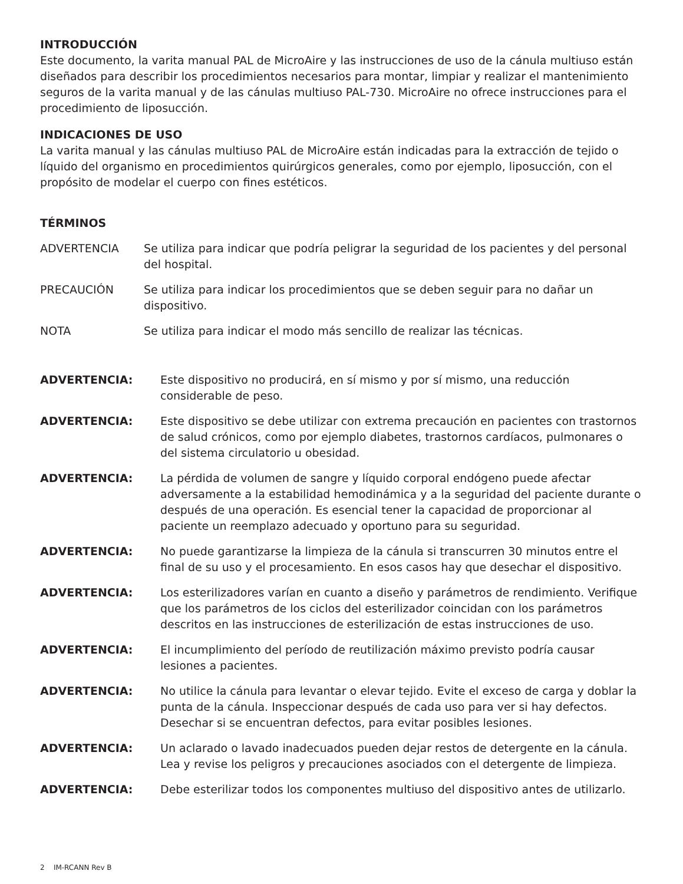INTRODUCCIÓN
Este documento, la varita manual PAL de MicroAire y las instrucciones de uso de la cánula multiuso están diseñados para describir los procedimientos necesarios para montar, limpiar y realizar el mantenimiento seguros de la varita manual y de las cánulas multiuso PAL-730. MicroAire no ofrece instrucciones para el procedimiento de liposucción.
INDICACIONES DE USO
La varita manual y las cánulas multiuso PAL de MicroAire están indicadas para la extracción de tejido o líquido del organismo en procedimientos quirúrgicos generales, como por ejemplo, liposucción, con el propósito de modelar el cuerpo con fines estéticos.
TÉRMINOS
| ADVERTENCIA | Se utiliza para indicar que podría peligrar la seguridad de los pacientes y del personal del hospital. |
| PRECAUCIÓN | Se utiliza para indicar los procedimientos que se deben seguir para no dañar un dispositivo. |
| NOTA | Se utiliza para indicar el modo más sencillo de realizar las técnicas. |
| ADVERTENCIA: | Este dispositivo no producirá, en sí mismo y por sí mismo, una reducción considerable de peso. |
| ADVERTENCIA: | Este dispositivo se debe utilizar con extrema precaución en pacientes con trastornos de salud crónicos, como por ejemplo diabetes, trastornos cardíacos, pulmonares o del sistema circulatorio u obesidad. |
| ADVERTENCIA: | La pérdida de volumen de sangre y líquido corporal endógeno puede afectar adversamente a la estabilidad hemodinámica y a la seguridad del paciente durante o después de una operación. Es esencial tener la capacidad de proporcionar al paciente un reemplazo adecuado y oportuno para su seguridad. |
| ADVERTENCIA: | No puede garantizarse la limpieza de la cánula si transcurren 30 minutos entre el final de su uso y el procesamiento. En esos casos hay que desechar el dispositivo. |
| ADVERTENCIA: | Los esterilizadores varían en cuanto a diseño y parámetros de rendimiento. Verifique que los parámetros de los ciclos del esterilizador coincidan con los parámetros descritos en las instrucciones de esterilización de estas instrucciones de uso. |
| ADVERTENCIA: | El incumplimiento del período de reutilización máximo previsto podría causar lesiones a pacientes. |
| ADVERTENCIA: | No utilice la cánula para levantar o elevar tejido. Evite el exceso de carga y doblar la punta de la cánula. Inspeccionar después de cada uso para ver si hay defectos. Desechar si se encuentran defectos, para evitar posibles lesiones. |
| ADVERTENCIA: | Un aclarado o lavado inadecuados pueden dejar restos de detergente en la cánula. Lea y revise los peligros y precauciones asociados con el detergente de limpieza. |
| ADVERTENCIA: | Debe esterilizar todos los componentes multiuso del dispositivo antes de utilizarlo. |
2 IM-RCANN Rev B